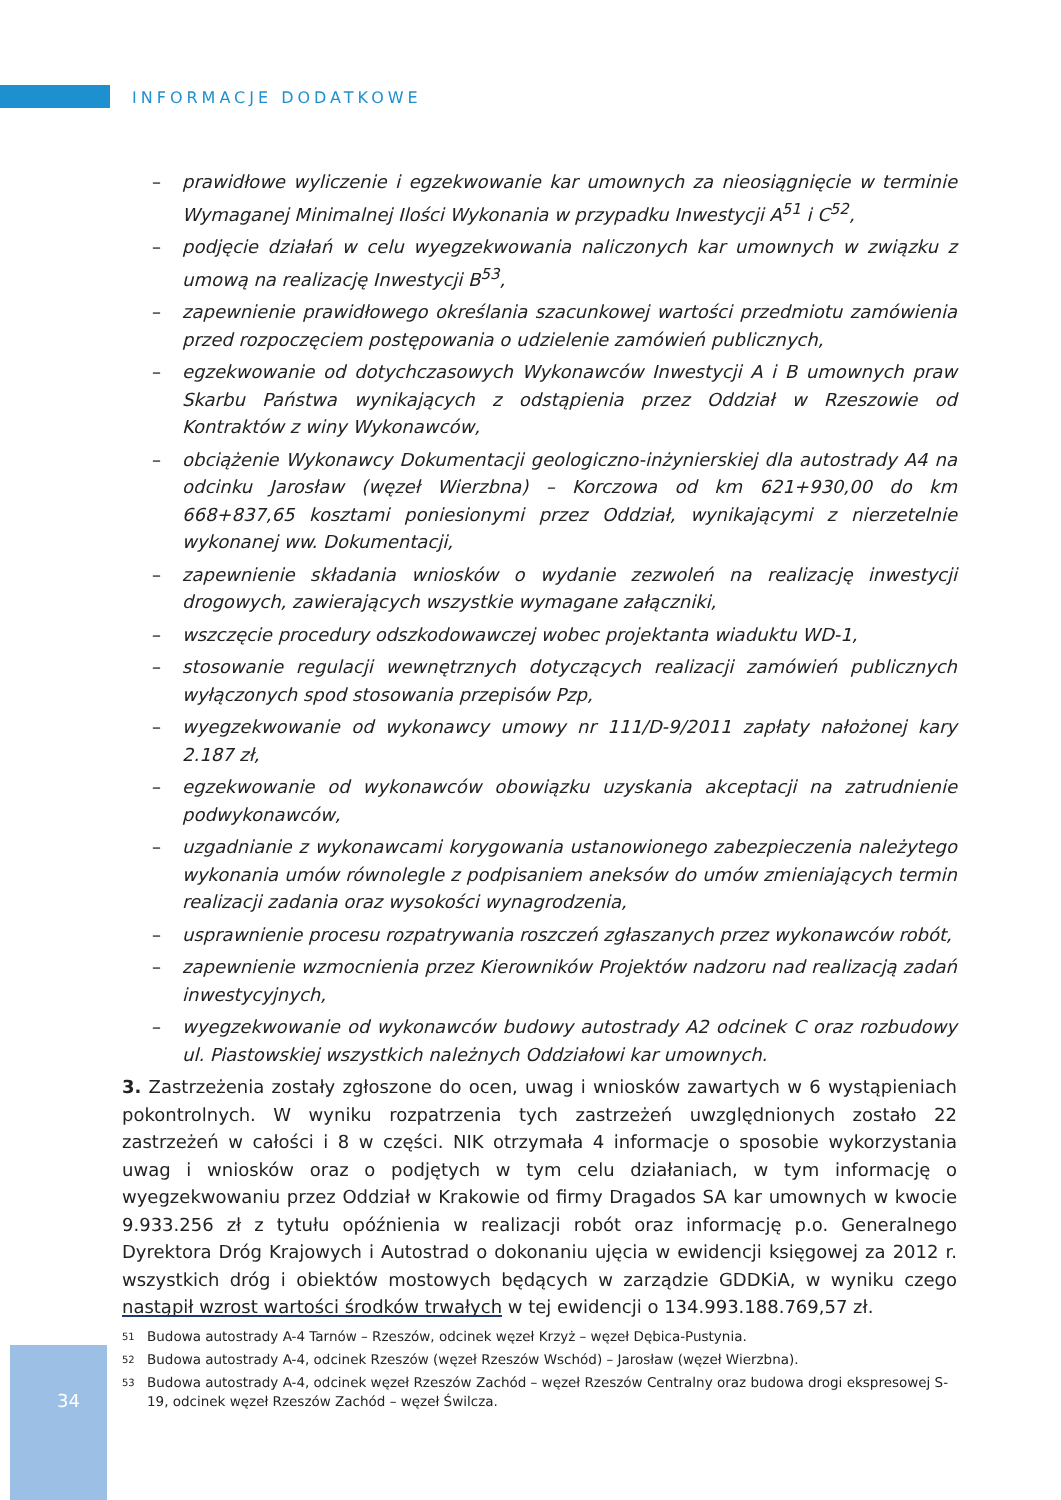INFORMACJE DODATKOWE
– prawidłowe wyliczenie i egzekwowanie kar umownych za nieosiągnięcie w terminie Wymaganej Minimalnej Ilości Wykonania w przypadku Inwestycji A<sup>51</sup> i C<sup>52</sup>,
– podjęcie działań w celu wyegzekwowania naliczonych kar umownych w związku z umową na realizację Inwestycji B<sup>53</sup>,
– zapewnienie prawidłowego określania szacunkowej wartości przedmiotu zamówienia przed rozpoczęciem postępowania o udzielenie zamówień publicznych,
– egzekwowanie od dotychczasowych Wykonawców Inwestycji A i B umownych praw Skarbu Państwa wynikających z odstąpienia przez Oddział w Rzeszowie od Kontraktów z winy Wykonawców,
– obciążenie Wykonawcy Dokumentacji geologiczno-inżynierskiej dla autostrady A4 na odcinku Jarosław (węzeł Wierzbna) – Korczowa od km 621+930,00 do km 668+837,65 kosztami poniesionymi przez Oddział, wynikającymi z nierzetelnie wykonanej ww. Dokumentacji,
– zapewnienie składania wniosków o wydanie zezwoleń na realizację inwestycji drogowych, zawierających wszystkie wymagane załączniki,
– wszczęcie procedury odszkodowawczej wobec projektanta wiaduktu WD-1,
– stosowanie regulacji wewnętrznych dotyczących realizacji zamówień publicznych wyłączonych spod stosowania przepisów Pzp,
– wyegzekwowanie od wykonawcy umowy nr 111/D-9/2011 zapłaty nałożonej kary 2.187 zł,
– egzekwowanie od wykonawców obowiązku uzyskania akceptacji na zatrudnienie podwykonawców,
– uzgadnianie z wykonawcami korygowania ustanowionego zabezpieczenia należytego wykonania umów równolegle z podpisaniem aneksów do umów zmieniających termin realizacji zadania oraz wysokości wynagrodzenia,
– usprawnienie procesu rozpatrywania roszczeń zgłaszanych przez wykonawców robót,
– zapewnienie wzmocnienia przez Kierowników Projektów nadzoru nad realizacją zadań inwestycyjnych,
– wyegzekwowanie od wykonawców budowy autostrady A2 odcinek C oraz rozbudowy ul. Piastowskiej wszystkich należnych Oddziałowi kar umownych.
3. Zastrzeżenia zostały zgłoszone do ocen, uwag i wniosków zawartych w 6 wystąpieniach pokontrolnych. W wyniku rozpatrzenia tych zastrzeżeń uwzględnionych zostało 22 zastrzeżeń w całości i 8 w części. NIK otrzymała 4 informacje o sposobie wykorzystania uwag i wniosków oraz o podjętych w tym celu działaniach, w tym informację o wyegzekwowaniu przez Oddział w Krakowie od firmy Dragados SA kar umownych w kwocie 9.933.256 zł z tytułu opóźnienia w realizacji robót oraz informację p.o. Generalnego Dyrektora Dróg Krajowych i Autostrad o dokonaniu ujęcia w ewidencji księgowej za 2012 r. wszystkich dróg i obiektów mostowych będących w zarządzie GDDKiA, w wyniku czego nastąpił wzrost wartości środków trwałych w tej ewidencji o 134.993.188.769,57 zł.
<sup>51</sup> Budowa autostrady A-4 Tarnów – Rzeszów, odcinek węzeł Krzyż – węzeł Dębica-Pustynia.
<sup>52</sup> Budowa autostrady A-4, odcinek Rzeszów (węzeł Rzeszów Wschód) – Jarosław (węzeł Wierzbna).
<sup>53</sup> Budowa autostrady A-4, odcinek węzeł Rzeszów Zachód – węzeł Rzeszów Centralny oraz budowa drogi ekspresowej S-19, odcinek węzeł Rzeszów Zachód – węzeł Świlcza.
34